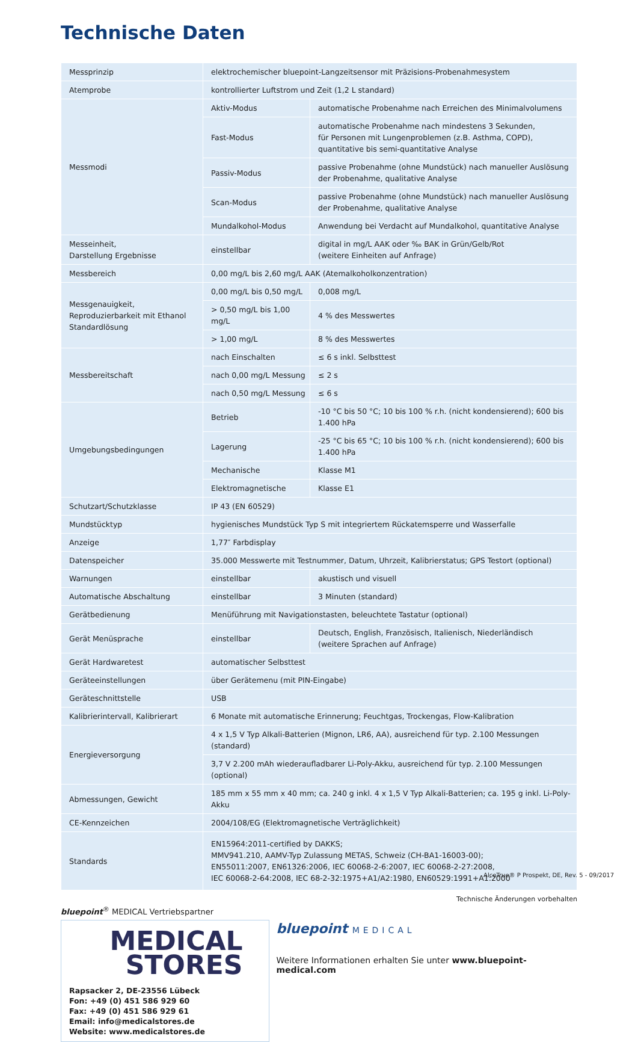Technische Daten
| Messprinzip | elektrochemischer bluepoint-Langzeitsensor mit Präzisions-Probenahmesystem | |
| Atemprobe | kontrollierter Luftstrom und Zeit (1,2 L standard) | |
| Messmodi | Aktiv-Modus | automatische Probenahme nach Erreichen des Minimalvolumens |
| | Fast-Modus | automatische Probenahme nach mindestens 3 Sekunden, für Personen mit Lungenproblemen (z.B. Asthma, COPD), quantitative bis semi-quantitative Analyse |
| | Passiv-Modus | passive Probenahme (ohne Mundstück) nach manueller Auslösung der Probenahme, qualitative Analyse |
| | Scan-Modus | passive Probenahme (ohne Mundstück) nach manueller Auslösung der Probenahme, qualitative Analyse |
| | Mundalkohol-Modus | Anwendung bei Verdacht auf Mundalkohol, quantitative Analyse |
| Messeinheit, Darstellung Ergebnisse | einstellbar | digital in mg/L AAK oder ‰ BAK in Grün/Gelb/Rot (weitere Einheiten auf Anfrage) |
| Messbereich | 0,00 mg/L bis 2,60 mg/L AAK (Atemalkoholkonzentration) | |
| Messgenauigkeit, Reproduzierbarkeit mit Ethanol Standardlösung | 0,00 mg/L bis 0,50 mg/L | 0,008 mg/L |
| | > 0,50 mg/L bis 1,00 mg/L | 4 % des Messwertes |
| | > 1,00 mg/L | 8 % des Messwertes |
| Messbereitschaft | nach Einschalten | ≤ 6 s inkl. Selbsttest |
| | nach 0,00 mg/L Messung | ≤ 2 s |
| | nach 0,50 mg/L Messung | ≤ 6 s |
| Umgebungsbedingungen | Betrieb | -10 °C bis 50 °C; 10 bis 100 % r.h. (nicht kondensierend); 600 bis 1.400 hPa |
| | Lagerung | -25 °C bis 65 °C; 10 bis 100 % r.h. (nicht kondensierend); 600 bis 1.400 hPa |
| | Mechanische | Klasse M1 |
| | Elektromagnetische | Klasse E1 |
| Schutzart/Schutzklasse | IP 43 (EN 60529) | |
| Mundstücktyp | hygienisches Mundstück Typ S mit integriertem Rückatemsperre und Wasserfalle | |
| Anzeige | 1,77″ Farbdisplay | |
| Datenspeicher | 35.000 Messwerte mit Testnummer, Datum, Uhrzeit, Kalibrierstatus; GPS Testort (optional) | |
| Warnungen | einstellbar | akustisch und visuell |
| Automatische Abschaltung | einstellbar | 3 Minuten (standard) |
| Gerätbedienung | Menüführung mit Navigationstasten, beleuchtete Tastatur (optional) | |
| Gerät Menüsprache | einstellbar | Deutsch, English, Französisch, Italienisch, Niederländisch (weitere Sprachen auf Anfrage) |
| Gerät Hardwaretest | automatischer Selbsttest | |
| Geräteeinstellungen | über Gerätemenu (mit PIN-Eingabe) | |
| Geräteschnittstelle | USB | |
| Kalibrierintervall, Kalibrierart | 6 Monate mit automatische Erinnerung; Feuchtgas, Trockengas, Flow-Kalibration | |
| Energieversorgung | 4 x 1,5 V Typ Alkali-Batterien (Mignon, LR6, AA), ausreichend für typ. 2.100 Messungen (standard) | |
| | 3,7 V 2.200 mAh wiederaufladbarer Li-Poly-Akku, ausreichend für typ. 2.100 Messungen (optional) | |
| Abmessungen, Gewicht | 185 mm x 55 mm x 40 mm; ca. 240 g inkl. 4 x 1,5 V Typ Alkali-Batterien; ca. 195 g inkl. Li-Poly-Akku | |
| CE-Kennzeichen | 2004/108/EG (Elektromagnetische Verträglichkeit) | |
| Standards | EN15964:2011-certified by DAKKS; MMV941.210, AAMV-Typ Zulassung METAS, Schweiz (CH-BA1-16003-00); EN55011:2007, EN61326:2006, IEC 60068-2-6:2007, IEC 60068-2-27:2008, IEC 60068-2-64:2008, IEC 68-2-32:1975+A1/A2:1980, EN60529:1991+A1:2000 | |
Technische Änderungen vorbehalten
bluepoint<sup>®</sup> MEDICAL Vertriebspartner
MEDICAL
STORES
Rapsacker 2, DE-23556 Lübeck
Fon: +49 (0) 451 586 929 60
Fax: +49 (0) 451 586 929 61
Email: info@medicalstores.de
Website: www.medicalstores.de
bluepoint MEDICAL
Weitere Informationen erhalten Sie unter www.bluepoint-medical.com
AlcoTrue® P Prospekt, DE, Rev. 5 - 09/2017